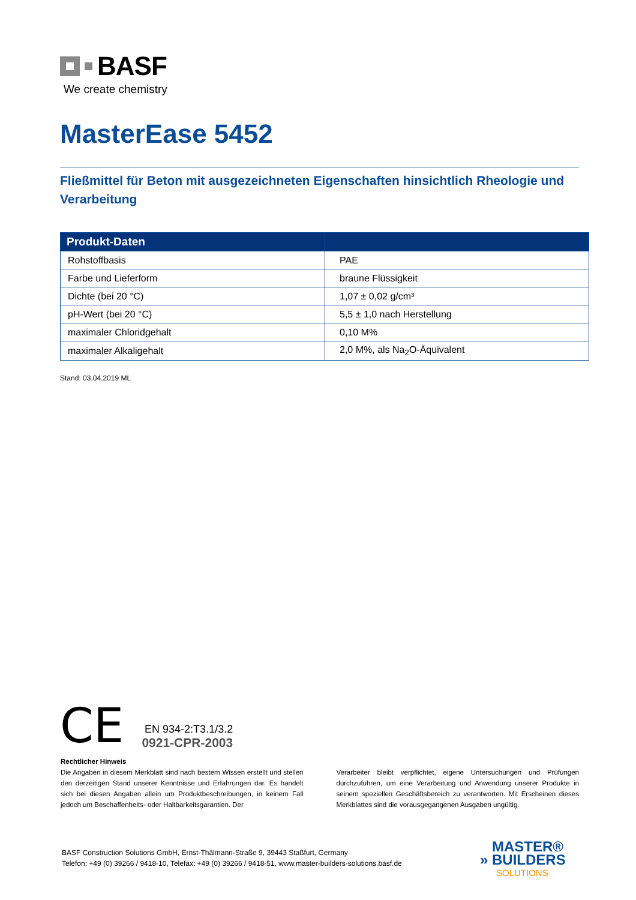BASF
We create chemistry
MasterEase 5452
Fließmittel für Beton mit ausgezeichneten Eigenschaften hinsichtlich Rheologie und Verarbeitung
| Produkt-Daten | |
| --- | --- |
| Rohstoffbasis | PAE |
| Farbe und Lieferform | braune Flüssigkeit |
| Dichte (bei 20 °C) | 1,07 ± 0,02 g/cm³ |
| pH-Wert (bei 20 °C) | 5,5 ± 1,0 nach Herstellung |
| maximaler Chloridgehalt | 0,10 M% |
| maximaler Alkaligehalt | 2,0 M%, als Na<sub>2</sub>O-Äquivalent |
Stand: 03.04.2019 ML
CE
EN 934-2:T3.1/3.2
0921-CPR-2003
Rechtlicher Hinweis
Die Angaben in diesem Merkblatt sind nach bestem Wissen erstellt und stellen den derzeitigen Stand unserer Kenntnisse und Erfahrungen dar. Es handelt sich bei diesen Angaben allein um Produktbeschreibungen, in keinem Fall jedoch um Beschaffenheits- oder Haltbarkeitsgarantien. Der
Verarbeiter bleibt verpflichtet, eigene Untersuchungen und Prüfungen durchzuführen, um eine Verarbeitung und Anwendung unserer Produkte in seinem speziellen Geschäftsbereich zu verantworten. Mit Erscheinen dieses Merkblattes sind die vorausgegangenen Ausgaben ungültig.
BASF Construction Solutions GmbH, Ernst-Thälmann-Straße 9, 39443 Staßfurt, Germany
Telefon: +49 (0) 39266 / 9418-10, Telefax: +49 (0) 39266 / 9418-51, www.master-builders-solutions.basf.de
MASTER®
» BUILDERS
SOLUTIONS